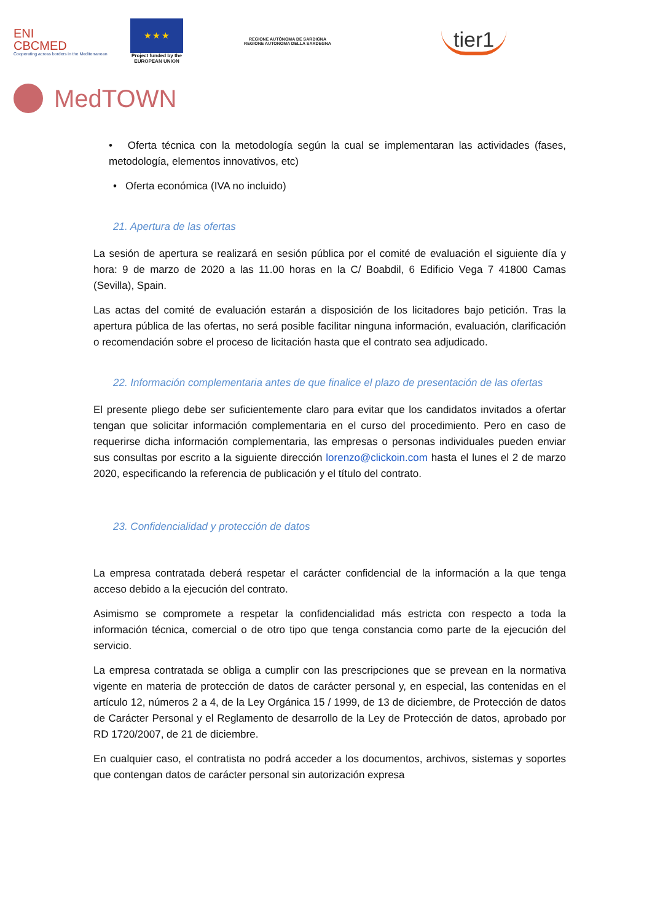ENI
CBCMED
Cooperating across borders in the Mediterranean
★ ★ ★
Project funded by the
EUROPEAN UNION
REGIONE AUTÒNOMA DE SARDIGNA
REGIONE AUTONOMA DELLA SARDEGNA
tier1
MedTOWN
• Oferta técnica con la metodología según la cual se implementaran las actividades (fases, metodología, elementos innovativos, etc)
• Oferta económica (IVA no incluido)
21. Apertura de las ofertas
La sesión de apertura se realizará en sesión pública por el comité de evaluación el siguiente día y hora: 9 de marzo de 2020 a las 11.00 horas en la C/ Boabdil, 6 Edificio Vega 7 41800 Camas (Sevilla), Spain.
Las actas del comité de evaluación estarán a disposición de los licitadores bajo petición. Tras la apertura pública de las ofertas, no será posible facilitar ninguna información, evaluación, clarificación o recomendación sobre el proceso de licitación hasta que el contrato sea adjudicado.
22. Información complementaria antes de que finalice el plazo de presentación de las ofertas
El presente pliego debe ser suficientemente claro para evitar que los candidatos invitados a ofertar tengan que solicitar información complementaria en el curso del procedimiento. Pero en caso de requerirse dicha información complementaria, las empresas o personas individuales pueden enviar sus consultas por escrito a la siguiente dirección lorenzo@clickoin.com hasta el lunes el 2 de marzo 2020, especificando la referencia de publicación y el título del contrato.
23. Confidencialidad y protección de datos
La empresa contratada deberá respetar el carácter confidencial de la información a la que tenga acceso debido a la ejecución del contrato.
Asimismo se compromete a respetar la confidencialidad más estricta con respecto a toda la información técnica, comercial o de otro tipo que tenga constancia como parte de la ejecución del servicio.
La empresa contratada se obliga a cumplir con las prescripciones que se prevean en la normativa vigente en materia de protección de datos de carácter personal y, en especial, las contenidas en el artículo 12, números 2 a 4, de la Ley Orgánica 15 / 1999, de 13 de diciembre, de Protección de datos de Carácter Personal y el Reglamento de desarrollo de la Ley de Protección de datos, aprobado por RD 1720/2007, de 21 de diciembre.
En cualquier caso, el contratista no podrá acceder a los documentos, archivos, sistemas y soportes que contengan datos de carácter personal sin autorización expresa